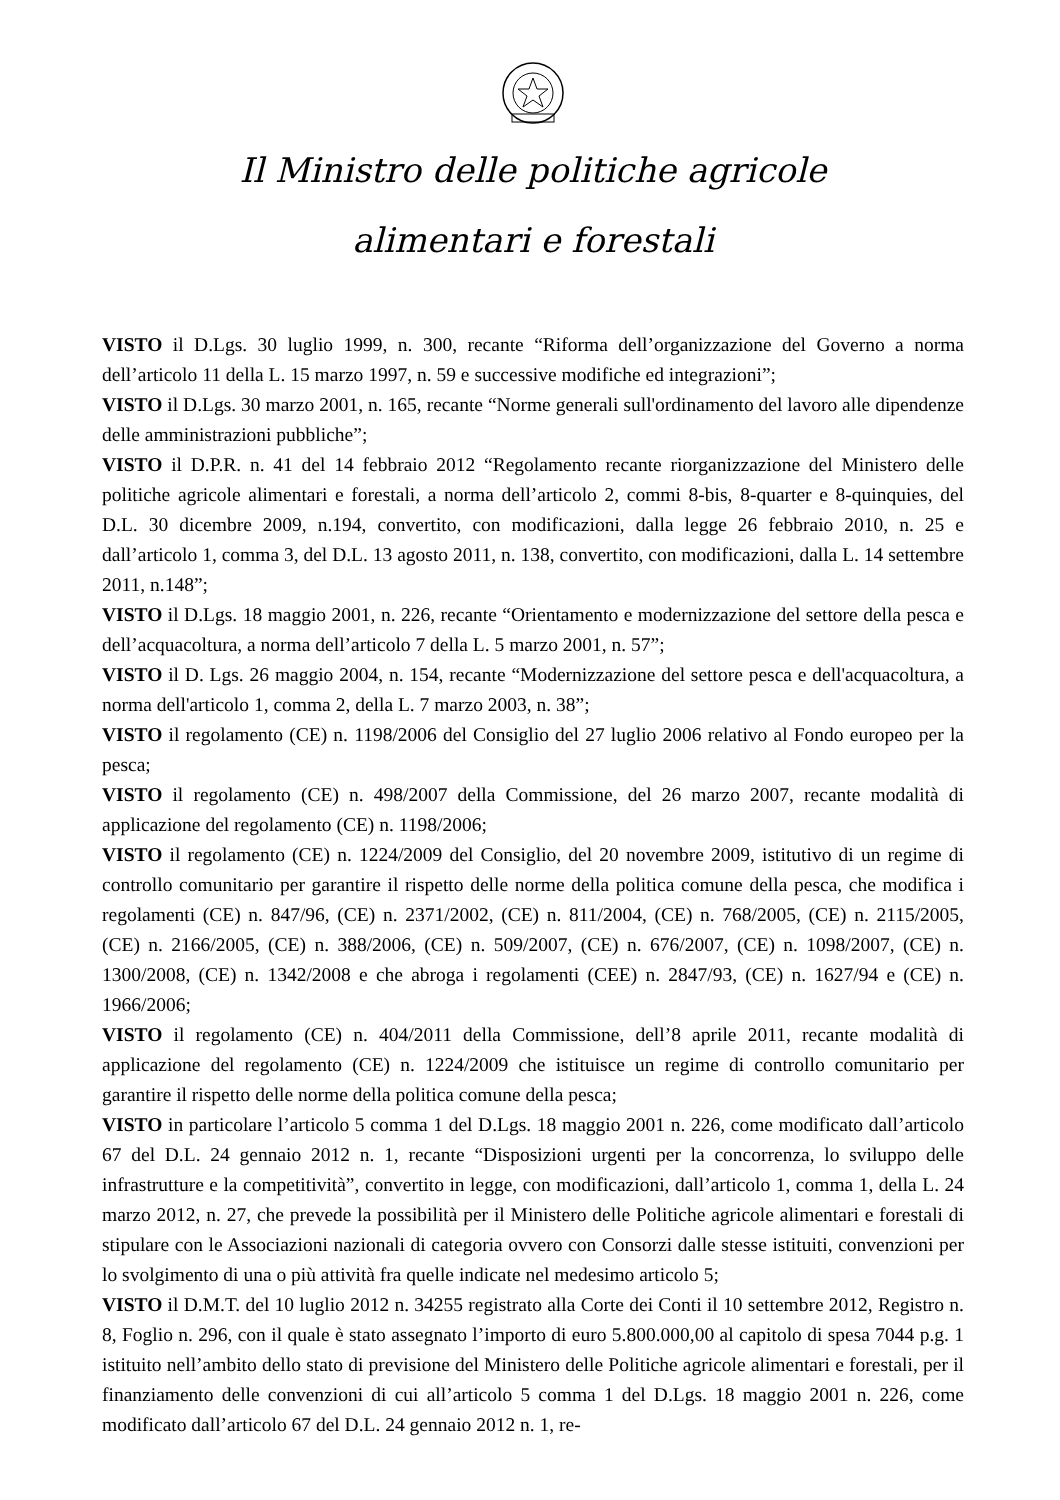Il Ministro delle politiche agricole
alimentari e forestali
VISTO il D.Lgs. 30 luglio 1999, n. 300, recante “Riforma dell’organizzazione del Governo a norma dell’articolo 11 della L. 15 marzo 1997, n. 59 e successive modifiche ed integrazioni”;
VISTO il D.Lgs. 30 marzo 2001, n. 165, recante “Norme generali sull'ordinamento del lavoro alle dipendenze delle amministrazioni pubbliche”;
VISTO il D.P.R. n. 41 del 14 febbraio 2012 “Regolamento recante riorganizzazione del Ministero delle politiche agricole alimentari e forestali, a norma dell’articolo 2, commi 8-bis, 8-quarter e 8-quinquies, del D.L. 30 dicembre 2009, n.194, convertito, con modificazioni, dalla legge 26 febbraio 2010, n. 25 e dall’articolo 1, comma 3, del D.L. 13 agosto 2011, n. 138, convertito, con modificazioni, dalla L. 14 settembre 2011, n.148”;
VISTO il D.Lgs. 18 maggio 2001, n. 226, recante “Orientamento e modernizzazione del settore della pesca e dell’acquacoltura, a norma dell’articolo 7 della L. 5 marzo 2001, n. 57”;
VISTO il D. Lgs. 26 maggio 2004, n. 154, recante “Modernizzazione del settore pesca e dell'acquacoltura, a norma dell'articolo 1, comma 2, della L. 7 marzo 2003, n. 38”;
VISTO il regolamento (CE) n. 1198/2006 del Consiglio del 27 luglio 2006 relativo al Fondo europeo per la pesca;
VISTO il regolamento (CE) n. 498/2007 della Commissione, del 26 marzo 2007, recante modalità di applicazione del regolamento (CE) n. 1198/2006;
VISTO il regolamento (CE) n. 1224/2009 del Consiglio, del 20 novembre 2009, istitutivo di un regime di controllo comunitario per garantire il rispetto delle norme della politica comune della pesca, che modifica i regolamenti (CE) n. 847/96, (CE) n. 2371/2002, (CE) n. 811/2004, (CE) n. 768/2005, (CE) n. 2115/2005, (CE) n. 2166/2005, (CE) n. 388/2006, (CE) n. 509/2007, (CE) n. 676/2007, (CE) n. 1098/2007, (CE) n. 1300/2008, (CE) n. 1342/2008 e che abroga i regolamenti (CEE) n. 2847/93, (CE) n. 1627/94 e (CE) n. 1966/2006;
VISTO il regolamento (CE) n. 404/2011 della Commissione, dell’8 aprile 2011, recante modalità di applicazione del regolamento (CE) n. 1224/2009 che istituisce un regime di controllo comunitario per garantire il rispetto delle norme della politica comune della pesca;
VISTO in particolare l’articolo 5 comma 1 del D.Lgs. 18 maggio 2001 n. 226, come modificato dall’articolo 67 del D.L. 24 gennaio 2012 n. 1, recante “Disposizioni urgenti per la concorrenza, lo sviluppo delle infrastrutture e la competitività”, convertito in legge, con modificazioni, dall’articolo 1, comma 1, della L. 24 marzo 2012, n. 27, che prevede la possibilità per il Ministero delle Politiche agricole alimentari e forestali di stipulare con le Associazioni nazionali di categoria ovvero con Consorzi dalle stesse istituiti, convenzioni per lo svolgimento di una o più attività fra quelle indicate nel medesimo articolo 5;
VISTO il D.M.T. del 10 luglio 2012 n. 34255 registrato alla Corte dei Conti il 10 settembre 2012, Registro n. 8, Foglio n. 296, con il quale è stato assegnato l’importo di euro 5.800.000,00 al capitolo di spesa 7044 p.g. 1 istituito nell’ambito dello stato di previsione del Ministero delle Politiche agricole alimentari e forestali, per il finanziamento delle convenzioni di cui all’articolo 5 comma 1 del D.Lgs. 18 maggio 2001 n. 226, come modificato dall’articolo 67 del D.L. 24 gennaio 2012 n. 1, re-